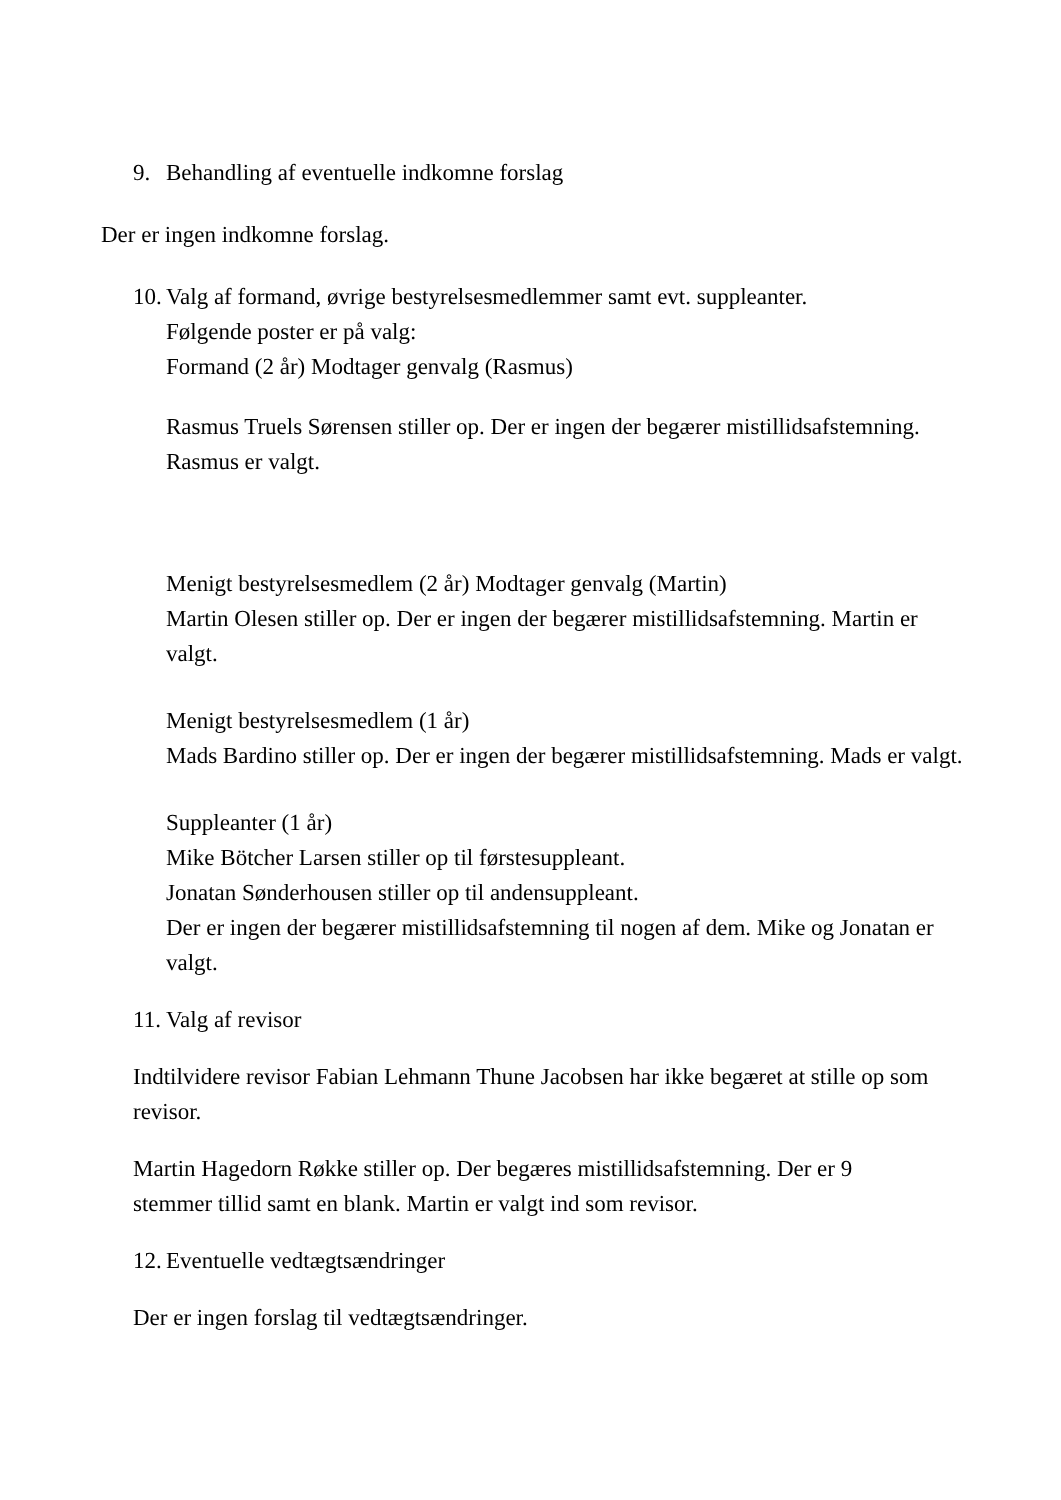9. Behandling af eventuelle indkomne forslag
Der er ingen indkomne forslag.
10. Valg af formand, øvrige bestyrelsesmedlemmer samt evt. suppleanter.
Følgende poster er på valg:
Formand (2 år) Modtager genvalg (Rasmus)
Rasmus Truels Sørensen stiller op. Der er ingen der begærer mistillidsafstemning. Rasmus er valgt.
Menigt bestyrelsesmedlem (2 år) Modtager genvalg (Martin)
Martin Olesen stiller op. Der er ingen der begærer mistillidsafstemning. Martin er valgt.
Menigt bestyrelsesmedlem (1 år)
Mads Bardino stiller op. Der er ingen der begærer mistillidsafstemning. Mads er valgt.
Suppleanter (1 år)
Mike Bötcher Larsen stiller op til førstesuppleant.
Jonatan Sønderhousen stiller op til andensuppleant.
Der er ingen der begærer mistillidsafstemning til nogen af dem. Mike og Jonatan er valgt.
11. Valg af revisor
Indtilvidere revisor Fabian Lehmann Thune Jacobsen har ikke begæret at stille op som revisor.
Martin Hagedorn Røkke stiller op. Der begæres mistillidsafstemning. Der er 9 stemmer tillid samt en blank. Martin er valgt ind som revisor.
12. Eventuelle vedtægtsændringer
Der er ingen forslag til vedtægtsændringer.